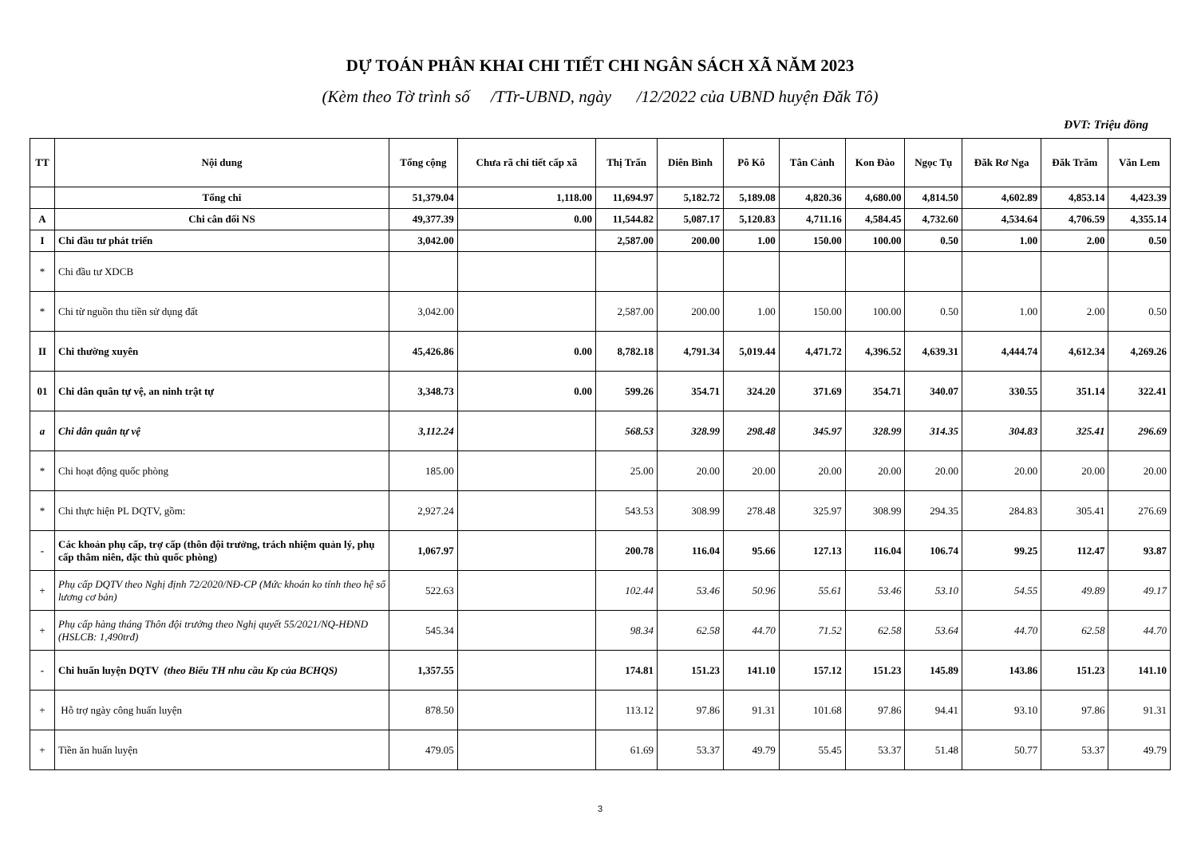DỰ TOÁN PHÂN KHAI CHI TIẾT CHI NGÂN SÁCH XÃ NĂM 2023
(Kèm theo Tờ trình số /TTr-UBND, ngày /12/2022 của UBND huyện Đăk Tô)
ĐVT: Triệu đồng
| TT | Nội dung | Tổng cộng | Chưa rã chi tiết cấp xã | Thị Trấn | Diên Bình | Pô Kô | Tân Cảnh | Kon Đào | Ngọc Tụ | Đăk Rơ Nga | Đăk Trăm | Văn Lem |
| --- | --- | --- | --- | --- | --- | --- | --- | --- | --- | --- | --- | --- |
| | Tổng chi | 51,379.04 | 1,118.00 | 11,694.97 | 5,182.72 | 5,189.08 | 4,820.36 | 4,680.00 | 4,814.50 | 4,602.89 | 4,853.14 | 4,423.39 |
| A | Chi cân đối NS | 49,377.39 | 0.00 | 11,544.82 | 5,087.17 | 5,120.83 | 4,711.16 | 4,584.45 | 4,732.60 | 4,534.64 | 4,706.59 | 4,355.14 |
| I | Chi đầu tư phát triển | 3,042.00 | | 2,587.00 | 200.00 | 1.00 | 150.00 | 100.00 | 0.50 | 1.00 | 2.00 | 0.50 |
| * | Chi đầu tư XDCB | | | | | | | | | | | |
| * | Chi từ nguồn thu tiền sử dụng đất | 3,042.00 | | 2,587.00 | 200.00 | 1.00 | 150.00 | 100.00 | 0.50 | 1.00 | 2.00 | 0.50 |
| II | Chi thường xuyên | 45,426.86 | 0.00 | 8,782.18 | 4,791.34 | 5,019.44 | 4,471.72 | 4,396.52 | 4,639.31 | 4,444.74 | 4,612.34 | 4,269.26 |
| 01 | Chi dân quân tự vệ, an ninh trật tự | 3,348.73 | 0.00 | 599.26 | 354.71 | 324.20 | 371.69 | 354.71 | 340.07 | 330.55 | 351.14 | 322.41 |
| a | Chi dân quân tự vệ | 3,112.24 | | 568.53 | 328.99 | 298.48 | 345.97 | 328.99 | 314.35 | 304.83 | 325.41 | 296.69 |
| * | Chi hoạt động quốc phòng | 185.00 | | 25.00 | 20.00 | 20.00 | 20.00 | 20.00 | 20.00 | 20.00 | 20.00 | 20.00 |
| * | Chi thực hiện PL DQTV, gồm: | 2,927.24 | | 543.53 | 308.99 | 278.48 | 325.97 | 308.99 | 294.35 | 284.83 | 305.41 | 276.69 |
| - | Các khoản phụ cấp, trợ cấp (thôn đội trưởng, trách nhiệm quản lý, phụ cấp thâm niên, đặc thù quốc phòng) | 1,067.97 | | 200.78 | 116.04 | 95.66 | 127.13 | 116.04 | 106.74 | 99.25 | 112.47 | 93.87 |
| + | Phụ cấp DQTV theo Nghị định 72/2020/NĐ-CP (Mức khoán ko tính theo hệ số lương cơ bản) | 522.63 | | 102.44 | 53.46 | 50.96 | 55.61 | 53.46 | 53.10 | 54.55 | 49.89 | 49.17 |
| + | Phụ cấp hàng tháng Thôn đội trưởng theo Nghị quyết 55/2021/NQ-HĐND (HSLCB: 1,490trđ) | 545.34 | | 98.34 | 62.58 | 44.70 | 71.52 | 62.58 | 53.64 | 44.70 | 62.58 | 44.70 |
| - | Chi huấn luyện DQTV (theo Biểu TH nhu cầu Kp của BCHQS) | 1,357.55 | | 174.81 | 151.23 | 141.10 | 157.12 | 151.23 | 145.89 | 143.86 | 151.23 | 141.10 |
| + | Hỗ trợ ngày công huấn luyện | 878.50 | | 113.12 | 97.86 | 91.31 | 101.68 | 97.86 | 94.41 | 93.10 | 97.86 | 91.31 |
| + | Tiền ăn huấn luyện | 479.05 | | 61.69 | 53.37 | 49.79 | 55.45 | 53.37 | 51.48 | 50.77 | 53.37 | 49.79 |
3